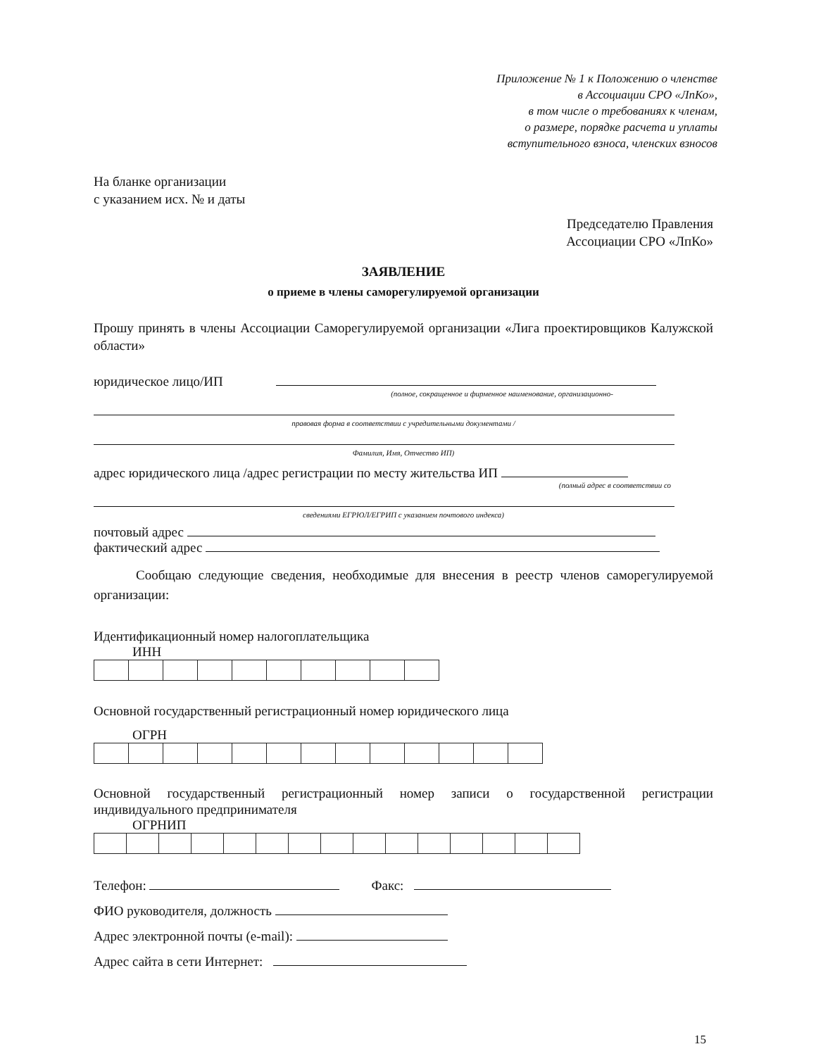Приложение № 1 к Положению о членстве
в Ассоциации СРО «ЛпКо»,
в том числе о требованиях к членам,
о размере, порядке расчета и уплаты
вступительного взноса, членских взносов
На бланке организации
с указанием исх. № и даты
Председателю Правления
Ассоциации СРО «ЛпКо»
ЗАЯВЛЕНИЕ
о приеме в члены саморегулируемой организации
Прошу принять в члены Ассоциации Саморегулируемой организации «Лига проектировщиков Калужской области»
юридическое лицо/ИП
(полное, сокращенное и фирменное наименование, организационно-
правовая форма в соответствии с учредительными документами /
Фамилия, Имя, Отчество ИП)
адрес юридического лица /адрес регистрации по месту жительства ИП
(полный адрес в соответствии со
сведениями ЕГРЮЛ/ЕГРИП с указанием почтового индекса)
почтовый адрес
фактический адрес
Сообщаю следующие сведения, необходимые для внесения в реестр членов саморегулируемой организации:
Идентификационный номер налогоплательщика
ИНН
Основной государственный регистрационный номер юридического лица
ОГРН
Основной государственный регистрационный номер записи о государственной регистрации индивидуального предпринимателя
ОГРНИП
Телефон: Факс:
ФИО руководителя, должность
Адрес электронной почты (e-mail):
Адрес сайта в сети Интернет:
15